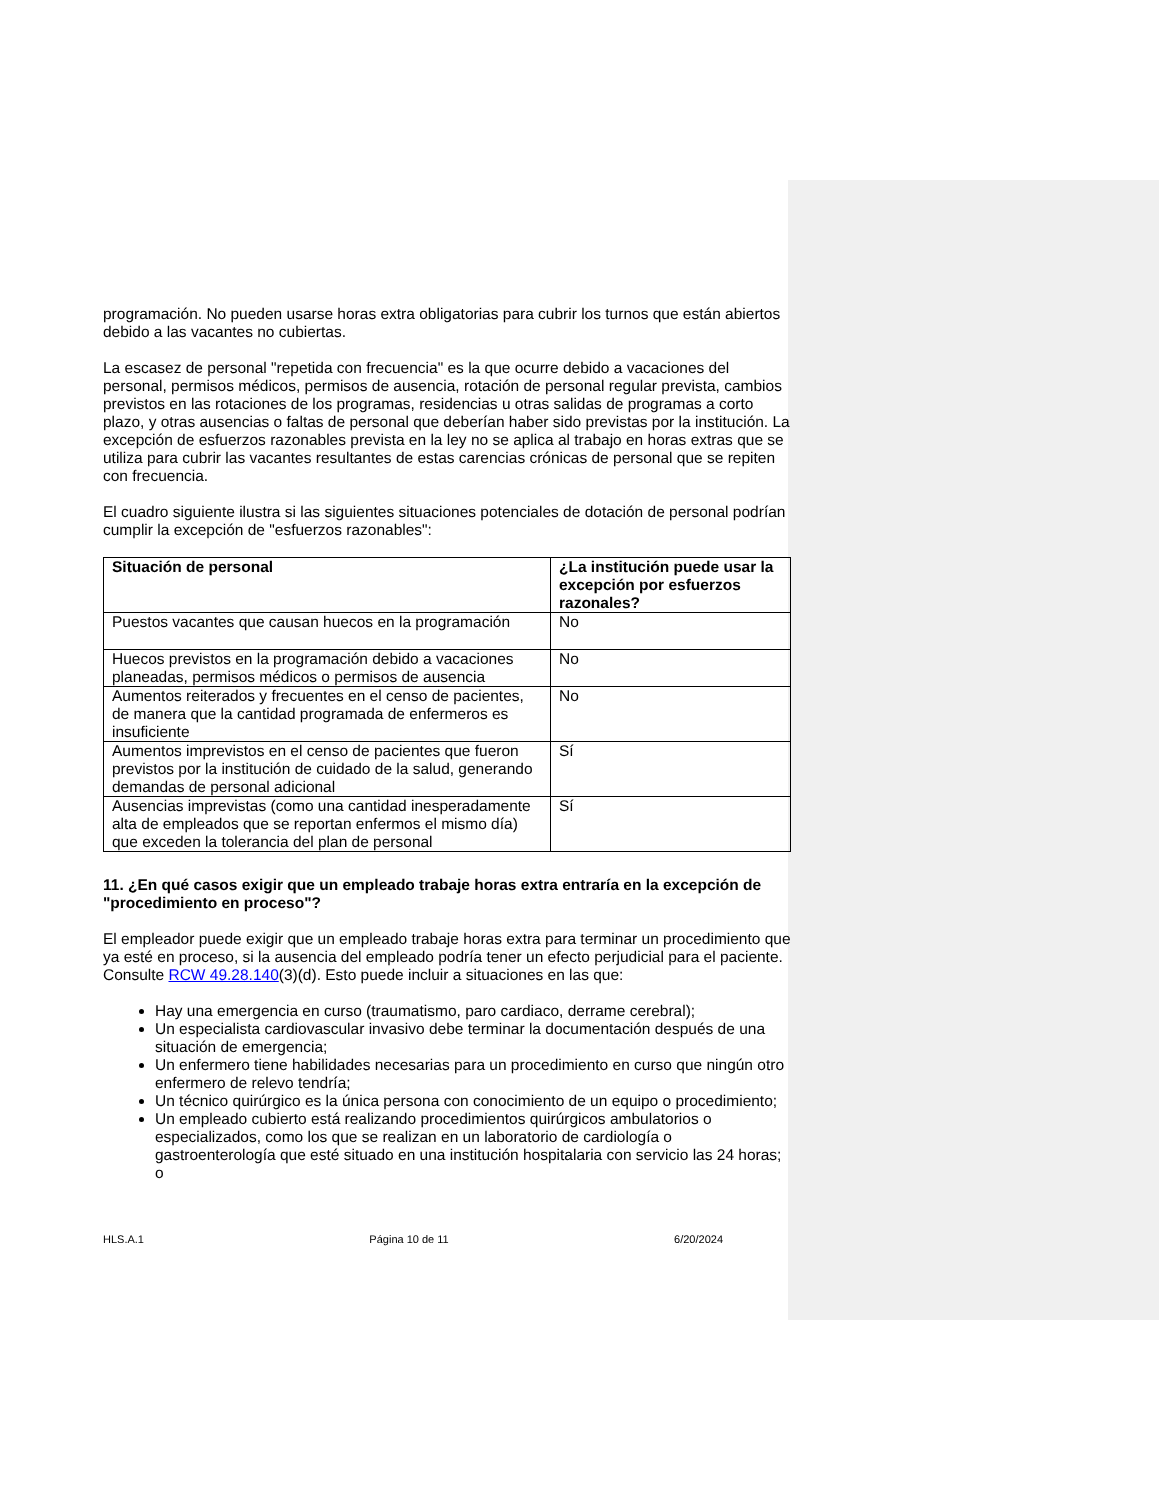programación. No pueden usarse horas extra obligatorias para cubrir los turnos que están abiertos debido a las vacantes no cubiertas.
La escasez de personal "repetida con frecuencia" es la que ocurre debido a vacaciones del personal, permisos médicos, permisos de ausencia, rotación de personal regular prevista, cambios previstos en las rotaciones de los programas, residencias u otras salidas de programas a corto plazo, y otras ausencias o faltas de personal que deberían haber sido previstas por la institución. La excepción de esfuerzos razonables prevista en la ley no se aplica al trabajo en horas extras que se utiliza para cubrir las vacantes resultantes de estas carencias crónicas de personal que se repiten con frecuencia.
El cuadro siguiente ilustra si las siguientes situaciones potenciales de dotación de personal podrían cumplir la excepción de "esfuerzos razonables":
| Situación de personal | ¿La institución puede usar la excepción por esfuerzos razonales? |
| --- | --- |
| Puestos vacantes que causan huecos en la programación | No |
| Huecos previstos en la programación debido a vacaciones planeadas, permisos médicos o permisos de ausencia | No |
| Aumentos reiterados y frecuentes en el censo de pacientes, de manera que la cantidad programada de enfermeros es insuficiente | No |
| Aumentos imprevistos en el censo de pacientes que fueron previstos por la institución de cuidado de la salud, generando demandas de personal adicional | Sí |
| Ausencias imprevistas (como una cantidad inesperadamente alta de empleados que se reportan enfermos el mismo día) que exceden la tolerancia del plan de personal | Sí |
11. ¿En qué casos exigir que un empleado trabaje horas extra entraría en la excepción de "procedimiento en proceso"?
El empleador puede exigir que un empleado trabaje horas extra para terminar un procedimiento que ya esté en proceso, si la ausencia del empleado podría tener un efecto perjudicial para el paciente. Consulte RCW 49.28.140(3)(d). Esto puede incluir a situaciones en las que:
Hay una emergencia en curso (traumatismo, paro cardiaco, derrame cerebral);
Un especialista cardiovascular invasivo debe terminar la documentación después de una situación de emergencia;
Un enfermero tiene habilidades necesarias para un procedimiento en curso que ningún otro enfermero de relevo tendría;
Un técnico quirúrgico es la única persona con conocimiento de un equipo o procedimiento;
Un empleado cubierto está realizando procedimientos quirúrgicos ambulatorios o especializados, como los que se realizan en un laboratorio de cardiología o gastroenterología que esté situado en una institución hospitalaria con servicio las 24 horas; o
HLS.A.1 Página 10 de 11 6/20/2024